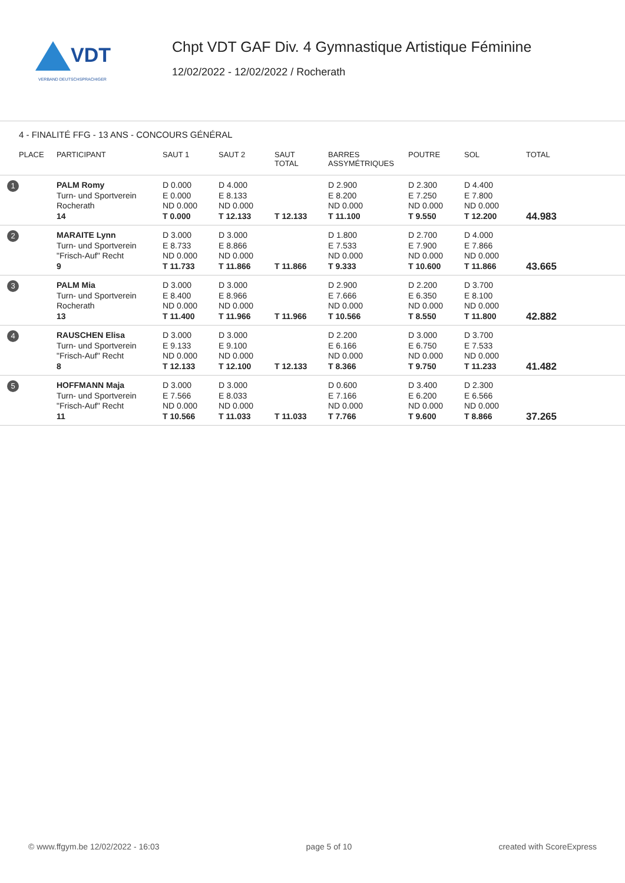VDT
VERBAND DEUTSCHSPRACHIGER
Chpt VDT GAF Div. 4 Gymnastique Artistique Féminine
12/02/2022 - 12/02/2022 / Rocherath
4 - FINALITÉ FFG - 13 ANS - CONCOURS GÉNÉRAL
| PLACE | PARTICIPANT | SAUT 1 | SAUT 2 | SAUT TOTAL | BARRES ASSYMÉTRIQUES | POUTRE | SOL | TOTAL |
| --- | --- | --- | --- | --- | --- | --- | --- | --- |
| 1 | PALM Romy Turn- und Sportverein Rocherath 14 | D 0.000 E 0.000 ND 0.000 T 0.000 | D 4.000 E 8.133 ND 0.000 T 12.133 | T 12.133 | D 2.900 E 8.200 ND 0.000 T 11.100 | D 2.300 E 7.250 ND 0.000 T 9.550 | D 4.400 E 7.800 ND 0.000 T 12.200 | 44.983 |
| 2 | MARAITE Lynn Turn- und Sportverein "Frisch-Auf" Recht 9 | D 3.000 E 8.733 ND 0.000 T 11.733 | D 3.000 E 8.866 ND 0.000 T 11.866 | T 11.866 | D 1.800 E 7.533 ND 0.000 T 9.333 | D 2.700 E 7.900 ND 0.000 T 10.600 | D 4.000 E 7.866 ND 0.000 T 11.866 | 43.665 |
| 3 | PALM Mia Turn- und Sportverein Rocherath 13 | D 3.000 E 8.400 ND 0.000 T 11.400 | D 3.000 E 8.966 ND 0.000 T 11.966 | T 11.966 | D 2.900 E 7.666 ND 0.000 T 10.566 | D 2.200 E 6.350 ND 0.000 T 8.550 | D 3.700 E 8.100 ND 0.000 T 11.800 | 42.882 |
| 4 | RAUSCHEN Elisa Turn- und Sportverein "Frisch-Auf" Recht 8 | D 3.000 E 9.133 ND 0.000 T 12.133 | D 3.000 E 9.100 ND 0.000 T 12.100 | T 12.133 | D 2.200 E 6.166 ND 0.000 T 8.366 | D 3.000 E 6.750 ND 0.000 T 9.750 | D 3.700 E 7.533 ND 0.000 T 11.233 | 41.482 |
| 5 | HOFFMANN Maja Turn- und Sportverein "Frisch-Auf" Recht 11 | D 3.000 E 7.566 ND 0.000 T 10.566 | D 3.000 E 8.033 ND 0.000 T 11.033 | T 11.033 | D 0.600 E 7.166 ND 0.000 T 7.766 | D 3.400 E 6.200 ND 0.000 T 9.600 | D 2.300 E 6.566 ND 0.000 T 8.866 | 37.265 |
© www.ffgym.be 12/02/2022 - 16:03 page 5 of 10 created with ScoreExpress